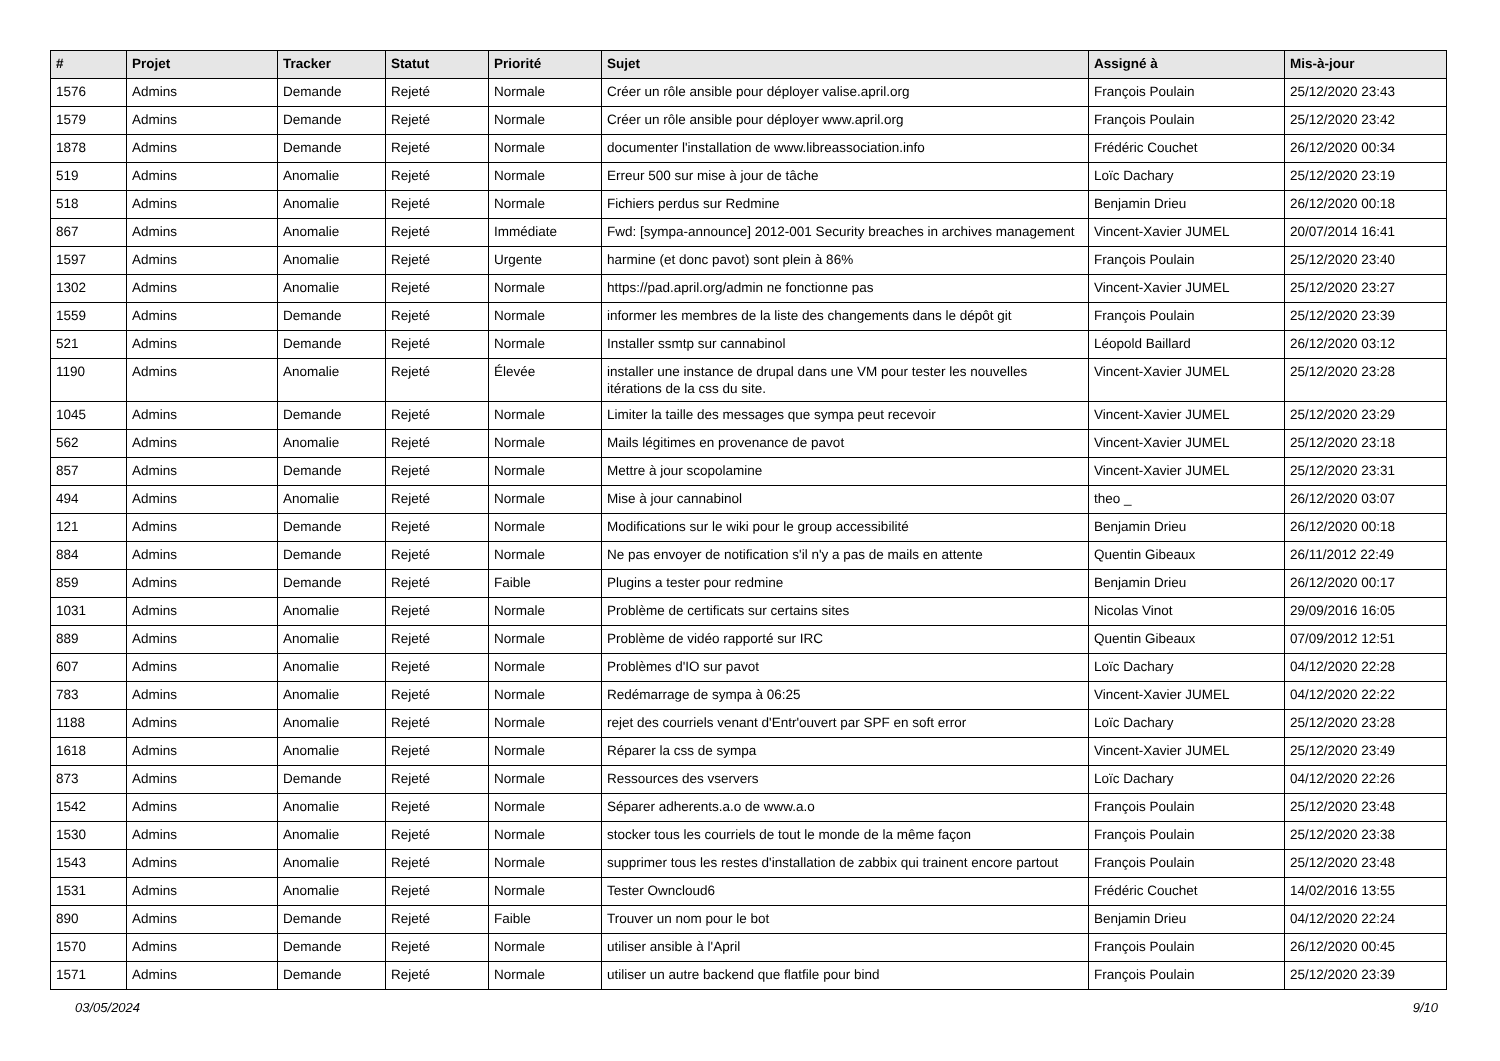| # | Projet | Tracker | Statut | Priorité | Sujet | Assigné à | Mis-à-jour |
| --- | --- | --- | --- | --- | --- | --- | --- |
| 1576 | Admins | Demande | Rejeté | Normale | Créer un rôle ansible pour déployer valise.april.org | François Poulain | 25/12/2020 23:43 |
| 1579 | Admins | Demande | Rejeté | Normale | Créer un rôle ansible pour déployer www.april.org | François Poulain | 25/12/2020 23:42 |
| 1878 | Admins | Demande | Rejeté | Normale | documenter l'installation de www.libreassociation.info | Frédéric Couchet | 26/12/2020 00:34 |
| 519 | Admins | Anomalie | Rejeté | Normale | Erreur 500 sur mise à jour de tâche | Loïc Dachary | 25/12/2020 23:19 |
| 518 | Admins | Anomalie | Rejeté | Normale | Fichiers perdus sur Redmine | Benjamin Drieu | 26/12/2020 00:18 |
| 867 | Admins | Anomalie | Rejeté | Immédiate | Fwd: [sympa-announce] 2012-001 Security breaches in archives management | Vincent-Xavier JUMEL | 20/07/2014 16:41 |
| 1597 | Admins | Anomalie | Rejeté | Urgente | harmine (et donc pavot) sont plein à 86% | François Poulain | 25/12/2020 23:40 |
| 1302 | Admins | Anomalie | Rejeté | Normale | https://pad.april.org/admin ne fonctionne pas | Vincent-Xavier JUMEL | 25/12/2020 23:27 |
| 1559 | Admins | Demande | Rejeté | Normale | informer les membres de la liste des changements dans le dépôt git | François Poulain | 25/12/2020 23:39 |
| 521 | Admins | Demande | Rejeté | Normale | Installer ssmtp sur cannabinol | Léopold Baillard | 26/12/2020 03:12 |
| 1190 | Admins | Anomalie | Rejeté | Élevée | installer une instance de drupal dans une VM pour tester les nouvelles itérations de la css du site. | Vincent-Xavier JUMEL | 25/12/2020 23:28 |
| 1045 | Admins | Demande | Rejeté | Normale | Limiter la taille des messages que sympa peut recevoir | Vincent-Xavier JUMEL | 25/12/2020 23:29 |
| 562 | Admins | Anomalie | Rejeté | Normale | Mails légitimes en provenance de pavot | Vincent-Xavier JUMEL | 25/12/2020 23:18 |
| 857 | Admins | Demande | Rejeté | Normale | Mettre à jour scopolamine | Vincent-Xavier JUMEL | 25/12/2020 23:31 |
| 494 | Admins | Anomalie | Rejeté | Normale | Mise à jour cannabinol | theo _ | 26/12/2020 03:07 |
| 121 | Admins | Demande | Rejeté | Normale | Modifications sur le wiki pour le group accessibilité | Benjamin Drieu | 26/12/2020 00:18 |
| 884 | Admins | Demande | Rejeté | Normale | Ne pas envoyer de notification s'il n'y a pas de mails en attente | Quentin Gibeaux | 26/11/2012 22:49 |
| 859 | Admins | Demande | Rejeté | Faible | Plugins a tester pour redmine | Benjamin Drieu | 26/12/2020 00:17 |
| 1031 | Admins | Anomalie | Rejeté | Normale | Problème de certificats sur certains sites | Nicolas Vinot | 29/09/2016 16:05 |
| 889 | Admins | Anomalie | Rejeté | Normale | Problème de vidéo rapporté sur IRC | Quentin Gibeaux | 07/09/2012 12:51 |
| 607 | Admins | Anomalie | Rejeté | Normale | Problèmes d'IO sur pavot | Loïc Dachary | 04/12/2020 22:28 |
| 783 | Admins | Anomalie | Rejeté | Normale | Redémarrage de sympa à 06:25 | Vincent-Xavier JUMEL | 04/12/2020 22:22 |
| 1188 | Admins | Anomalie | Rejeté | Normale | rejet des courriels venant d'Entr'ouvert par SPF en soft error | Loïc Dachary | 25/12/2020 23:28 |
| 1618 | Admins | Anomalie | Rejeté | Normale | Réparer la css de sympa | Vincent-Xavier JUMEL | 25/12/2020 23:49 |
| 873 | Admins | Demande | Rejeté | Normale | Ressources des vservers | Loïc Dachary | 04/12/2020 22:26 |
| 1542 | Admins | Anomalie | Rejeté | Normale | Séparer adherents.a.o de www.a.o | François Poulain | 25/12/2020 23:48 |
| 1530 | Admins | Anomalie | Rejeté | Normale | stocker tous les courriels de tout le monde de la même façon | François Poulain | 25/12/2020 23:38 |
| 1543 | Admins | Anomalie | Rejeté | Normale | supprimer tous les restes d'installation de zabbix qui trainent encore partout | François Poulain | 25/12/2020 23:48 |
| 1531 | Admins | Anomalie | Rejeté | Normale | Tester Owncloud6 | Frédéric Couchet | 14/02/2016 13:55 |
| 890 | Admins | Demande | Rejeté | Faible | Trouver un nom pour le bot | Benjamin Drieu | 04/12/2020 22:24 |
| 1570 | Admins | Demande | Rejeté | Normale | utiliser ansible à l'April | François Poulain | 26/12/2020 00:45 |
| 1571 | Admins | Demande | Rejeté | Normale | utiliser un autre backend que flatfile pour bind | François Poulain | 25/12/2020 23:39 |
03/05/2024 9/10